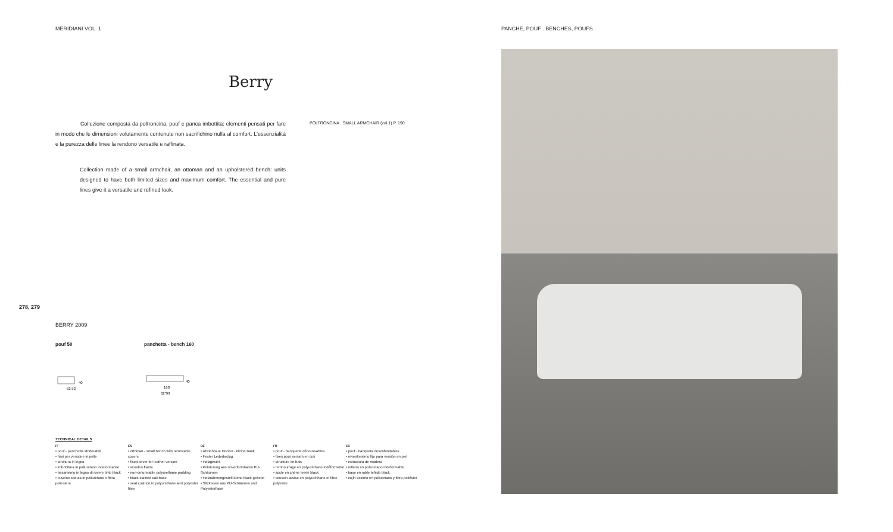MERIDIANI VOL. 1 PANCHE, POUF . BENCHES, POUFS
Berry
Collezione composta da poltroncina, pouf e panca imbottita: elementi pensati per fare in modo che le dimensioni volutamente contenute non sacrifichino nulla al comfort. L'essenzialità e la purezza delle linee la rendono versatile e raffinata.
POLTRONCINA . SMALL ARMCHAIR (vol.1) P. 190
Collection made of a small armchair, an ottoman and an upholstered bench: units designed to have both limited sizes and maximum comfort. The essential and pure lines give it a versatile and refined look.
278, 279
BERRY 2009
pouf 50 panchetta - bench 160
52 52
40
160
62"99
40
TECHNICAL DETAILS
IT
• pouf - panchetta sfoderabili
• fissi per versione in pelle
• struttura in legno
• imbottitura in poliuretano indeformabile
• basamento in legno di rovere tinto black
• cuscino seduta in poliuretano e fibra poliestere
EN
• ottoman - small bench with removable covers
• fixed cover for leather version
• wooden frame
• non-deformable polyurethane padding
• black stained oak base
• seat cushion in polyurethane and polyester fibre
DE
• Abziehbare Hocker - kleine Bank
• Fester Lederbezug
• Holzgestell
• Polsterung aus unverformbaren PU-Schäumen
• Holzrahmengestell Eiche black gebeizt
• Sitzkissen aus PU-Schäumen und Polyesterfaser
FR
• pouf - banquette déhoussables
• fixes pour version en cuir
• structure en bois
• rembourrage en polyuréthane indéformable
• socle en chêne teinté black
• coussin assise en polyuréthane et fibre polyester
ES
• pouf - banqueta desenfundables
• revestimiento fijo para versión en piel
• estructura de madera
• relleno en poliuretano indeformable
• base en roble teñido black
• cojín asiento en poliuretano y fibra poliéster